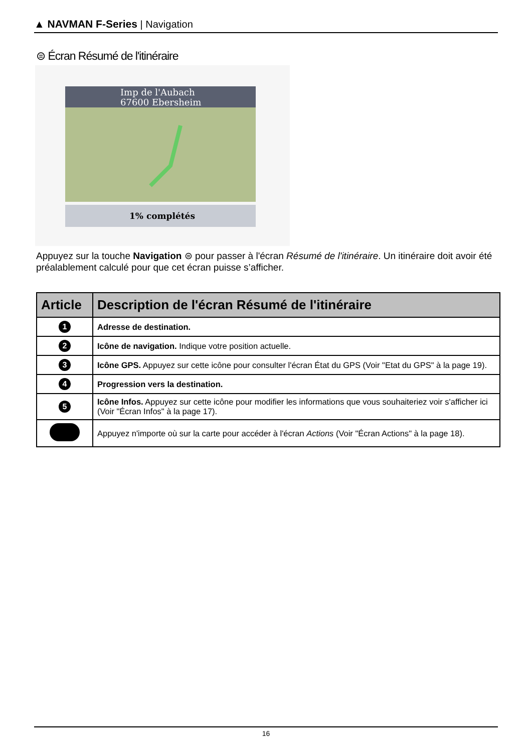▲ NAVMAN F-Series | Navigation
⊜ Écran Résumé de l'itinéraire
Imp de l'Aubach
67600 Ebersheim
1% complétés
Appuyez sur la touche Navigation ⊜ pour passer à l'écran Résumé de l'itinéraire. Un itinéraire doit avoir été préalablement calculé pour que cet écran puisse s’afficher.
| Article | Description de l'écran Résumé de l'itinéraire |
| --- | --- |
| 1 | Adresse de destination. |
| 2 | Icône de navigation. Indique votre position actuelle. |
| 3 | Icône GPS. Appuyez sur cette icône pour consulter l'écran État du GPS (Voir "Etat du GPS" à la page 19). |
| 4 | Progression vers la destination. |
| 5 | Icône Infos. Appuyez sur cette icône pour modifier les informations que vous souhaiteriez voir s'afficher ici (Voir "Écran Infos" à la page 17). |
| | Appuyez n'importe où sur la carte pour accéder à l'écran Actions (Voir "Écran Actions" à la page 18). |
16